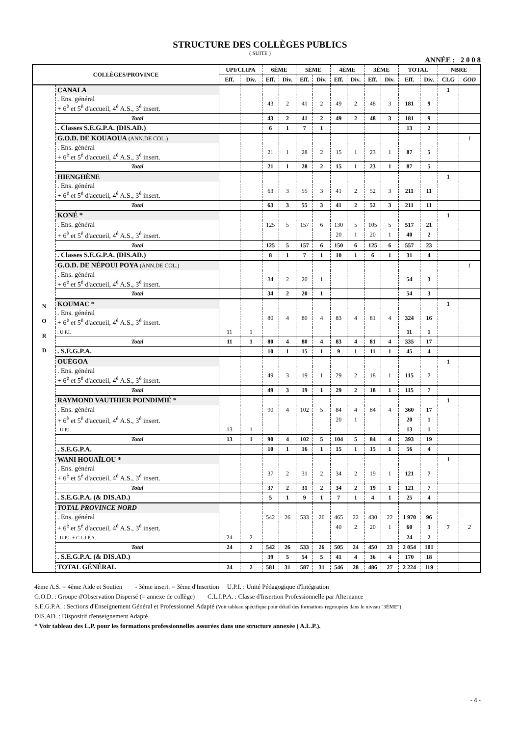STRUCTURE DES COLLÈGES PUBLICS
( SUITE )
ANNÉE : 2 0 0 8
| COLLÈGES/PROVINCE | | UPI/CLIPA | | 6ÈME | | 5ÈME | | 4ÈME | | 3ÈME | | TOTAL | | NBRE | |
| --- | --- | --- | --- | --- | --- | --- | --- | --- | --- | --- | --- | --- | --- | --- | --- |
| | | Eff. | Div. | Eff. | Div. | Eff. | Div. | Eff. | Div. | Eff. | Div. | Eff. | Div. | CLG | GOD |
| N O R D | CANALA | | | | | | | | | | | | | 1 | |
| | . Ens. général + 6<sup>è</sup> et 5<sup>è</sup> d'accueil, 4<sup>è</sup> A.S., 3<sup>è</sup> insert. | | | 43 | 2 | 41 | 2 | 49 | 2 | 48 | 3 | 181 | 9 | | |
| | Total | | | 43 | 2 | 41 | 2 | 49 | 2 | 48 | 3 | 181 | 9 | | |
| | . Classes S.E.G.P.A. (DIS.AD.) | | | 6 | 1 | 7 | 1 | | | | | 13 | 2 | | |
| | G.O.D. DE KOUAOUA (ANN.DE COL.) | | | | | | | | | | | | | | 1 |
| | . Ens. général + 6<sup>è</sup> et 5<sup>è</sup> d'accueil, 4<sup>è</sup> A.S., 3<sup>è</sup> insert. | | | 21 | 1 | 28 | 2 | 15 | 1 | 23 | 1 | 87 | 5 | | |
| | Total | | | 21 | 1 | 28 | 2 | 15 | 1 | 23 | 1 | 87 | 5 | | |
| | HIENGHÈNE | | | | | | | | | | | | | 1 | |
| | . Ens. général + 6<sup>è</sup> et 5<sup>è</sup> d'accueil, 4<sup>è</sup> A.S., 3<sup>è</sup> insert. | | | 63 | 3 | 55 | 3 | 41 | 2 | 52 | 3 | 211 | 11 | | |
| | Total | | | 63 | 3 | 55 | 3 | 41 | 2 | 52 | 3 | 211 | 11 | | |
| | KONÉ * | | | | | | | | | | | | | 1 | |
| | . Ens. général | | | 125 | 5 | 157 | 6 | 130 | 5 | 105 | 5 | 517 | 21 | | |
| | + 6<sup>è</sup> et 5<sup>è</sup> d'accueil, 4<sup>è</sup> A.S., 3<sup>è</sup> insert. | | | | | | | 20 | 1 | 20 | 1 | 40 | 2 | | |
| | Total | | | 125 | 5 | 157 | 6 | 150 | 6 | 125 | 6 | 557 | 23 | | |
| | . Classes S.E.G.P.A. (DIS.AD.) | | | 8 | 1 | 7 | 1 | 10 | 1 | 6 | 1 | 31 | 4 | | |
| | G.O.D. DE NÉPOUI POYA (ANN.DE COL.) | | | | | | | | | | | | | | 1 |
| | . Ens. général + 6<sup>è</sup> et 5<sup>è</sup> d'accueil, 4<sup>è</sup> A.S., 3<sup>è</sup> insert. | | | 34 | 2 | 20 | 1 | | | | | 54 | 3 | | |
| | Total | | | 34 | 2 | 20 | 1 | | | | | 54 | 3 | | |
| | KOUMAC * | | | | | | | | | | | | | 1 | |
| | . Ens. général + 6<sup>è</sup> et 5<sup>è</sup> d'accueil, 4<sup>è</sup> A.S., 3<sup>è</sup> insert. | | | 80 | 4 | 80 | 4 | 83 | 4 | 81 | 4 | 324 | 16 | | |
| | . U.P.I. | 11 | 1 | | | | | | | | | 11 | 1 | | |
| | Total | 11 | 1 | 80 | 4 | 80 | 4 | 83 | 4 | 81 | 4 | 335 | 17 | | |
| | . S.E.G.P.A. | | | 10 | 1 | 15 | 1 | 9 | 1 | 11 | 1 | 45 | 4 | | |
| | OUÉGOA | | | | | | | | | | | | | 1 | |
| | . Ens. général + 6<sup>è</sup> et 5<sup>è</sup> d'accueil, 4<sup>è</sup> A.S., 3<sup>è</sup> insert. | | | 49 | 3 | 19 | 1 | 29 | 2 | 18 | 1 | 115 | 7 | | |
| | Total | | | 49 | 3 | 19 | 1 | 29 | 2 | 18 | 1 | 115 | 7 | | |
| | RAYMOND VAUTHIER POINDIMIÉ * | | | | | | | | | | | | | 1 | |
| | . Ens. général | | | 90 | 4 | 102 | 5 | 84 | 4 | 84 | 4 | 360 | 17 | | |
| | + 6<sup>è</sup> et 5<sup>è</sup> d'accueil, 4<sup>è</sup> A.S., 3<sup>è</sup> insert. | | | | | | | 20 | 1 | | | 20 | 1 | | |
| | . U.P.I. | 13 | 1 | | | | | | | | | 13 | 1 | | |
| | Total | 13 | 1 | 90 | 4 | 102 | 5 | 104 | 5 | 84 | 4 | 393 | 19 | | |
| | . S.E.G.P.A. | | | 10 | 1 | 16 | 1 | 15 | 1 | 15 | 1 | 56 | 4 | | |
| | WANI HOUAÏLOU * | | | | | | | | | | | | | 1 | |
| | . Ens. général + 6<sup>è</sup> et 5<sup>è</sup> d'accueil, 4<sup>è</sup> A.S., 3<sup>è</sup> insert. | | | 37 | 2 | 31 | 2 | 34 | 2 | 19 | 1 | 121 | 7 | | |
| | Total | | | 37 | 2 | 31 | 2 | 34 | 2 | 19 | 1 | 121 | 7 | | |
| | . S.E.G.P.A. (& DIS.AD.) | | | 5 | 1 | 9 | 1 | 7 | 1 | 4 | 1 | 25 | 4 | | |
| | TOTAL PROVINCE NORD | | | | | | | | | | | | | | |
| | . Ens. général | | | 542 | 26 | 533 | 26 | 465 | 22 | 430 | 22 | 1 970 | 96 | | |
| | + 6<sup>è</sup> et 5<sup>è</sup> d'accueil, 4<sup>è</sup> A.S., 3<sup>è</sup> insert. | | | | | | | 40 | 2 | 20 | 1 | 60 | 3 | 7 | 2 |
| | . U.P.I. + C.L.I.P.A. | 24 | 2 | | | | | | | | | 24 | 2 | | |
| | Total | 24 | 2 | 542 | 26 | 533 | 26 | 505 | 24 | 450 | 23 | 2 054 | 101 | | |
| | . S.E.G.P.A. (& DIS.AD.) | | | 39 | 5 | 54 | 5 | 41 | 4 | 36 | 4 | 170 | 18 | | |
| | TOTAL GÉNÉRAL | 24 | 2 | 581 | 31 | 587 | 31 | 546 | 28 | 486 | 27 | 2 224 | 119 | | |
4ème A.S. = 4ème Aide et Soutien - 3ème insert. = 3ème d'Insertion U.P.I. : Unité Pédagogique d'Intégration
G.O.D. : Groupe d'Observation Dispersé (= annexe de collège) C.L.I.P.A. : Classe d'Insertion Professionnelle par Alternance
S.E.G.P.A. : Sections d'Enseignement Général et Professionnel Adapté (Voir tableau spécifique pour détail des formations regroupées dans le niveau "3ÈME")
DIS.AD. : Dispositif d'enseignement Adapté
* Voir tableau des L.P. pour les formations professionnelles assurées dans une structure annexée ( A.L.P.).
- 4 -